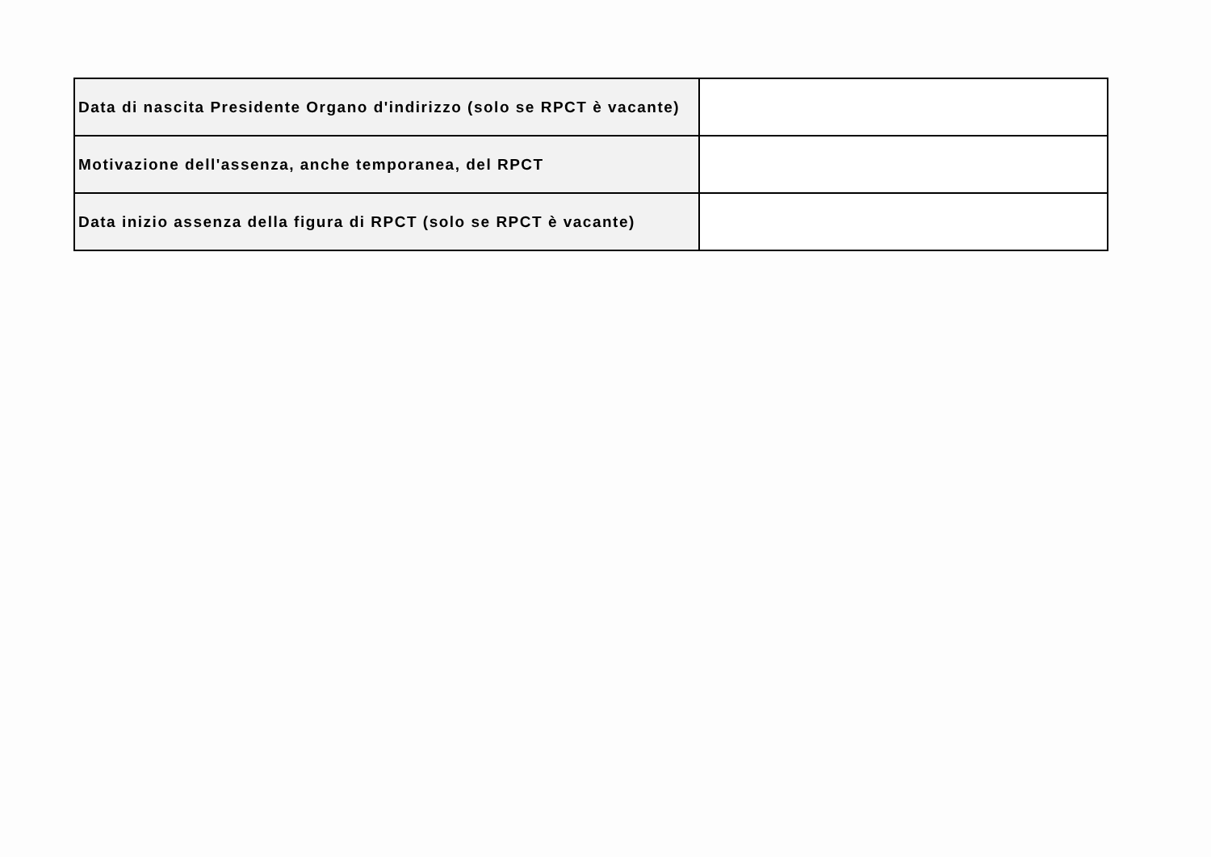| Data di nascita Presidente Organo d'indirizzo (solo se RPCT è vacante) | |
| Motivazione dell'assenza, anche temporanea, del RPCT | |
| Data inizio assenza della figura di RPCT (solo se RPCT è vacante) | |